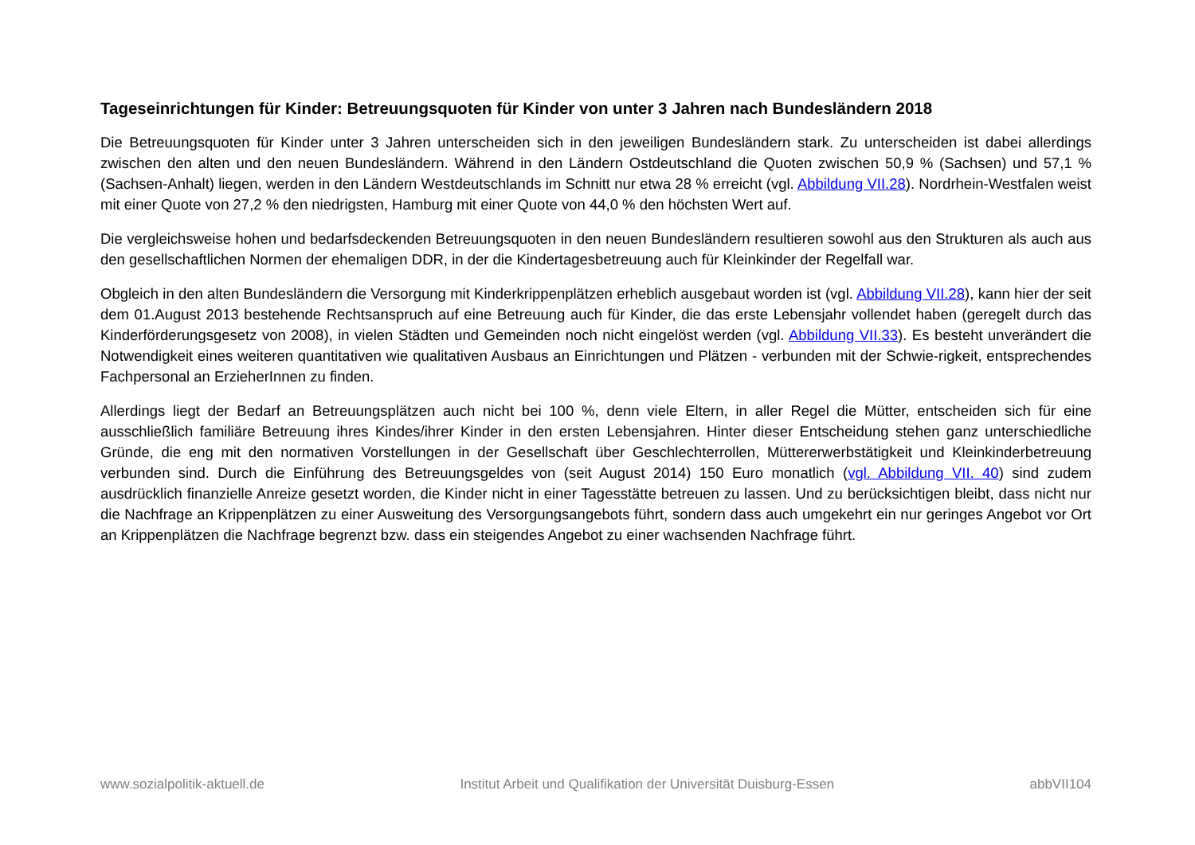Tageseinrichtungen für Kinder: Betreuungsquoten für Kinder von unter 3 Jahren nach Bundesländern 2018
Die Betreuungsquoten für Kinder unter 3 Jahren unterscheiden sich in den jeweiligen Bundesländern stark. Zu unterscheiden ist dabei allerdings zwischen den alten und den neuen Bundesländern. Während in den Ländern Ostdeutschland die Quoten zwischen 50,9 % (Sachsen) und 57,1 % (Sachsen-Anhalt) liegen, werden in den Ländern Westdeutschlands im Schnitt nur etwa 28 % erreicht (vgl. Abbildung VII.28). Nordrhein-Westfalen weist mit einer Quote von 27,2 % den niedrigsten, Hamburg mit einer Quote von 44,0 % den höchsten Wert auf.
Die vergleichsweise hohen und bedarfsdeckenden Betreuungsquoten in den neuen Bundesländern resultieren sowohl aus den Strukturen als auch aus den gesellschaftlichen Normen der ehemaligen DDR, in der die Kindertagesbetreuung auch für Kleinkinder der Regelfall war.
Obgleich in den alten Bundesländern die Versorgung mit Kinderkrippenplätzen erheblich ausgebaut worden ist (vgl. Abbildung VII.28), kann hier der seit dem 01.August 2013 bestehende Rechtsanspruch auf eine Betreuung auch für Kinder, die das erste Lebensjahr vollendet haben (geregelt durch das Kinderförderungsgesetz von 2008), in vielen Städten und Gemeinden noch nicht eingelöst werden (vgl. Abbildung VII.33). Es besteht unverändert die Notwendigkeit eines weiteren quantitativen wie qualitativen Ausbaus an Einrichtungen und Plätzen - verbunden mit der Schwie-rigkeit, entsprechendes Fachpersonal an ErzieherInnen zu finden.
Allerdings liegt der Bedarf an Betreuungsplätzen auch nicht bei 100 %, denn viele Eltern, in aller Regel die Mütter, entscheiden sich für eine ausschließlich familiäre Betreuung ihres Kindes/ihrer Kinder in den ersten Lebensjahren. Hinter dieser Entscheidung stehen ganz unterschiedliche Gründe, die eng mit den normativen Vorstellungen in der Gesellschaft über Geschlechterrollen, Müttererwerbstätigkeit und Kleinkinderbetreuung verbunden sind. Durch die Einführung des Betreuungsgeldes von (seit August 2014) 150 Euro monatlich (vgl. Abbildung VII. 40) sind zudem ausdrücklich finanzielle Anreize gesetzt worden, die Kinder nicht in einer Tagesstätte betreuen zu lassen. Und zu berücksichtigen bleibt, dass nicht nur die Nachfrage an Krippenplätzen zu einer Ausweitung des Versorgungsangebots führt, sondern dass auch umgekehrt ein nur geringes Angebot vor Ort an Krippenplätzen die Nachfrage begrenzt bzw. dass ein steigendes Angebot zu einer wachsenden Nachfrage führt.
www.sozialpolitik-aktuell.de Institut Arbeit und Qualifikation der Universität Duisburg-Essen abbVII104